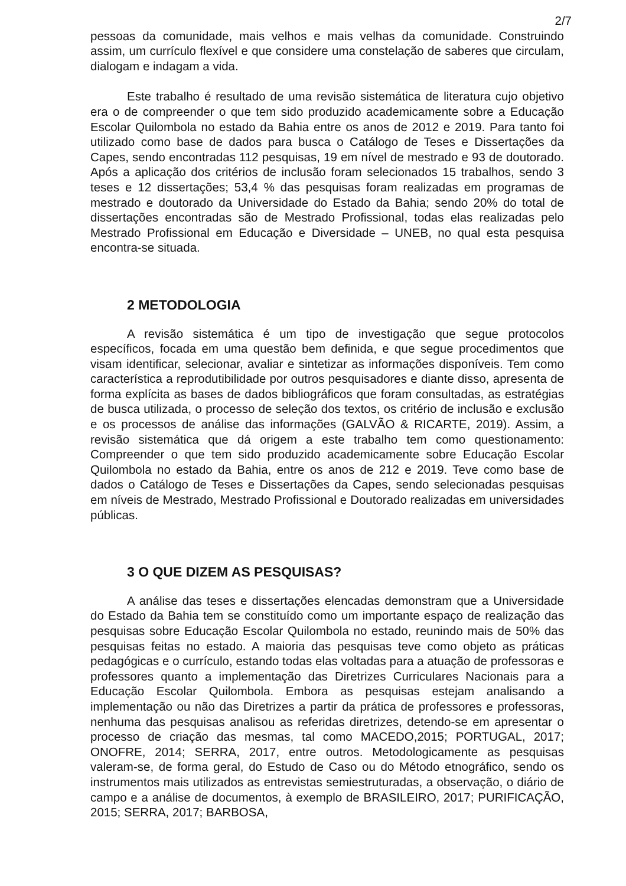2/7
pessoas da comunidade, mais velhos e mais velhas da comunidade. Construindo assim, um currículo flexível e que considere uma constelação de saberes que circulam, dialogam e indagam a vida.
Este trabalho é resultado de uma revisão sistemática de literatura cujo objetivo era o de compreender o que tem sido produzido academicamente sobre a Educação Escolar Quilombola no estado da Bahia entre os anos de 2012 e 2019. Para tanto foi utilizado como base de dados para busca o Catálogo de Teses e Dissertações da Capes, sendo encontradas 112 pesquisas, 19 em nível de mestrado e 93 de doutorado. Após a aplicação dos critérios de inclusão foram selecionados 15 trabalhos, sendo 3 teses e 12 dissertações; 53,4 % das pesquisas foram realizadas em programas de mestrado e doutorado da Universidade do Estado da Bahia; sendo 20% do total de dissertações encontradas são de Mestrado Profissional, todas elas realizadas pelo Mestrado Profissional em Educação e Diversidade – UNEB, no qual esta pesquisa encontra-se situada.
2 METODOLOGIA
A revisão sistemática é um tipo de investigação que segue protocolos específicos, focada em uma questão bem definida, e que segue procedimentos que visam identificar, selecionar, avaliar e sintetizar as informações disponíveis. Tem como característica a reprodutibilidade por outros pesquisadores e diante disso, apresenta de forma explícita as bases de dados bibliográficos que foram consultadas, as estratégias de busca utilizada, o processo de seleção dos textos, os critério de inclusão e exclusão e os processos de análise das informações (GALVÃO & RICARTE, 2019). Assim, a revisão sistemática que dá origem a este trabalho tem como questionamento: Compreender o que tem sido produzido academicamente sobre Educação Escolar Quilombola no estado da Bahia, entre os anos de 212 e 2019. Teve como base de dados o Catálogo de Teses e Dissertações da Capes, sendo selecionadas pesquisas em níveis de Mestrado, Mestrado Profissional e Doutorado realizadas em universidades públicas.
3 O QUE DIZEM AS PESQUISAS?
A análise das teses e dissertações elencadas demonstram que a Universidade do Estado da Bahia tem se constituído como um importante espaço de realização das pesquisas sobre Educação Escolar Quilombola no estado, reunindo mais de 50% das pesquisas feitas no estado. A maioria das pesquisas teve como objeto as práticas pedagógicas e o currículo, estando todas elas voltadas para a atuação de professoras e professores quanto a implementação das Diretrizes Curriculares Nacionais para a Educação Escolar Quilombola. Embora as pesquisas estejam analisando a implementação ou não das Diretrizes a partir da prática de professores e professoras, nenhuma das pesquisas analisou as referidas diretrizes, detendo-se em apresentar o processo de criação das mesmas, tal como MACEDO,2015; PORTUGAL, 2017; ONOFRE, 2014; SERRA, 2017, entre outros. Metodologicamente as pesquisas valeram-se, de forma geral, do Estudo de Caso ou do Método etnográfico, sendo os instrumentos mais utilizados as entrevistas semiestruturadas, a observação, o diário de campo e a análise de documentos, à exemplo de BRASILEIRO, 2017; PURIFICAÇÃO, 2015; SERRA, 2017; BARBOSA,